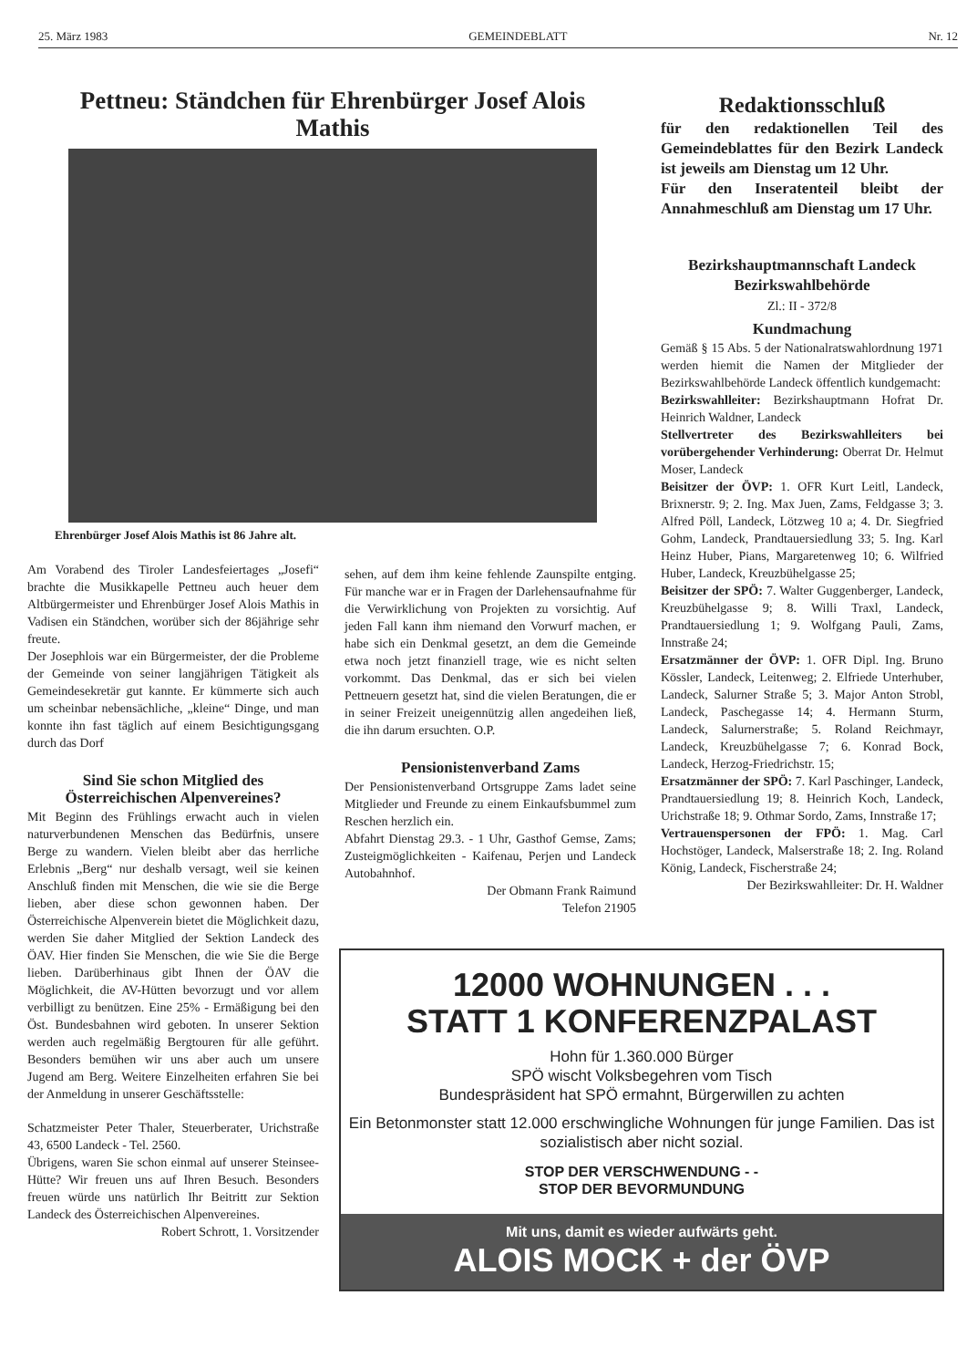25. März 1983 GEMEINDEBLATT Nr. 12
Pettneu: Ständchen für Ehrenbürger Josef Alois Mathis
Ehrenbürger Josef Alois Mathis ist 86 Jahre alt.
Am Vorabend des Tiroler Landesfeiertages „Josefi“ brachte die Musikkapelle Pettneu auch heuer dem Altbürgermeister und Ehrenbürger Josef Alois Mathis in Vadisen ein Ständchen, worüber sich der 86jährige sehr freute.
Der Josephlois war ein Bürgermeister, der die Probleme der Gemeinde von seiner langjährigen Tätigkeit als Gemeindesekretär gut kannte. Er kümmerte sich auch um scheinbar nebensächliche, „kleine“ Dinge, und man konnte ihn fast täglich auf einem Besichtigungsgang durch das Dorf
Sind Sie schon Mitglied des Österreichischen Alpenvereines?
Mit Beginn des Frühlings erwacht auch in vielen naturverbundenen Menschen das Bedürfnis, unsere Berge zu wandern. Vielen bleibt aber das herrliche Erlebnis „Berg“ nur deshalb versagt, weil sie keinen Anschluß finden mit Menschen, die wie sie die Berge lieben, aber diese schon gewonnen haben. Der Österreichische Alpenverein bietet die Möglichkeit dazu, werden Sie daher Mitglied der Sektion Landeck des ÖAV. Hier finden Sie Menschen, die wie Sie die Berge lieben. Darüberhinaus gibt Ihnen der ÖAV die Möglichkeit, die AV-Hütten bevorzugt und vor allem verbilligt zu benützen. Eine 25% - Ermäßigung bei den Öst. Bundesbahnen wird geboten. In unserer Sektion werden auch regelmäßig Bergtouren für alle geführt. Besonders bemühen wir uns aber auch um unsere Jugend am Berg. Weitere Einzelheiten erfahren Sie bei der Anmeldung in unserer Geschäftsstelle:
Schatzmeister Peter Thaler, Steuerberater, Urichstraße 43, 6500 Landeck - Tel. 2560.
Übrigens, waren Sie schon einmal auf unserer Steinsee-Hütte? Wir freuen uns auf Ihren Besuch. Besonders freuen würde uns natürlich Ihr Beitritt zur Sektion Landeck des Österreichischen Alpenvereines.
Robert Schrott, 1. Vorsitzender
sehen, auf dem ihm keine fehlende Zaunspilte entging. Für manche war er in Fragen der Darlehensaufnahme für die Verwirklichung von Projekten zu vorsichtig. Auf jeden Fall kann ihm niemand den Vorwurf machen, er habe sich ein Denkmal gesetzt, an dem die Gemeinde etwa noch jetzt finanziell trage, wie es nicht selten vorkommt. Das Denkmal, das er sich bei vielen Pettneuern gesetzt hat, sind die vielen Beratungen, die er in seiner Freizeit uneigennützig allen angedeihen ließ, die ihn darum ersuchten. O.P.
Pensionistenverband Zams
Der Pensionistenverband Ortsgruppe Zams ladet seine Mitglieder und Freunde zu einem Einkaufsbummel zum Reschen herzlich ein.
Abfahrt Dienstag 29.3. - 1 Uhr, Gasthof Gemse, Zams; Zusteigmöglichkeiten - Kaifenau, Perjen und Landeck Autobahnhof.
Der Obmann Frank Raimund
Telefon 21905
Redaktionsschluß
für den redaktionellen Teil des Gemeindeblattes für den Bezirk Landeck ist jeweils am Dienstag um 12 Uhr.
Für den Inseratenteil bleibt der Annahmeschluß am Dienstag um 17 Uhr.
Bezirkshauptmannschaft Landeck
Bezirkswahlbehörde
Zl.: II - 372/8
Kundmachung
Gemäß § 15 Abs. 5 der Nationalratswahlordnung 1971 werden hiemit die Namen der Mitglieder der Bezirkswahlbehörde Landeck öffentlich kundgemacht:
Bezirkswahlleiter: Bezirkshauptmann Hofrat Dr. Heinrich Waldner, Landeck
Stellvertreter des Bezirkswahlleiters bei vorübergehender Verhinderung: Oberrat Dr. Helmut Moser, Landeck
Beisitzer der ÖVP: 1. OFR Kurt Leitl, Landeck, Brixnerstr. 9; 2. Ing. Max Juen, Zams, Feldgasse 3; 3. Alfred Pöll, Landeck, Lötzweg 10 a; 4. Dr. Siegfried Gohm, Landeck, Prandtauersiedlung 33; 5. Ing. Karl Heinz Huber, Pians, Margaretenweg 10; 6. Wilfried Huber, Landeck, Kreuzbühelgasse 25;
Beisitzer der SPÖ: 7. Walter Guggenberger, Landeck, Kreuzbühelgasse 9; 8. Willi Traxl, Landeck, Prandtauersiedlung 1; 9. Wolfgang Pauli, Zams, Innstraße 24;
Ersatzmänner der ÖVP: 1. OFR Dipl. Ing. Bruno Kössler, Landeck, Leitenweg; 2. Elfriede Unterhuber, Landeck, Salurner Straße 5; 3. Major Anton Strobl, Landeck, Paschegasse 14; 4. Hermann Sturm, Landeck, Salurnerstraße; 5. Roland Reichmayr, Landeck, Kreuzbühelgasse 7; 6. Konrad Bock, Landeck, Herzog-Friedrichstr. 15;
Ersatzmänner der SPÖ: 7. Karl Paschinger, Landeck, Prandtauersiedlung 19; 8. Heinrich Koch, Landeck, Urichstraße 18; 9. Othmar Sordo, Zams, Innstraße 17;
Vertrauenspersonen der FPÖ: 1. Mag. Carl Hochstöger, Landeck, Malserstraße 18; 2. Ing. Roland König, Landeck, Fischerstraße 24;
Der Bezirkswahlleiter: Dr. H. Waldner
12000 WOHNUNGEN . . .
STATT 1 KONFERENZPALAST
Hohn für 1.360.000 Bürger
SPÖ wischt Volksbegehren vom Tisch
Bundespräsident hat SPÖ ermahnt, Bürgerwillen zu achten
Ein Betonmonster statt 12.000 erschwingliche Wohnungen für junge Familien. Das ist sozialistisch aber nicht sozial.
STOP DER VERSCHWENDUNG - -
STOP DER BEVORMUNDUNG
Mit uns, damit es wieder aufwärts geht.
ALOIS MOCK + der ÖVP